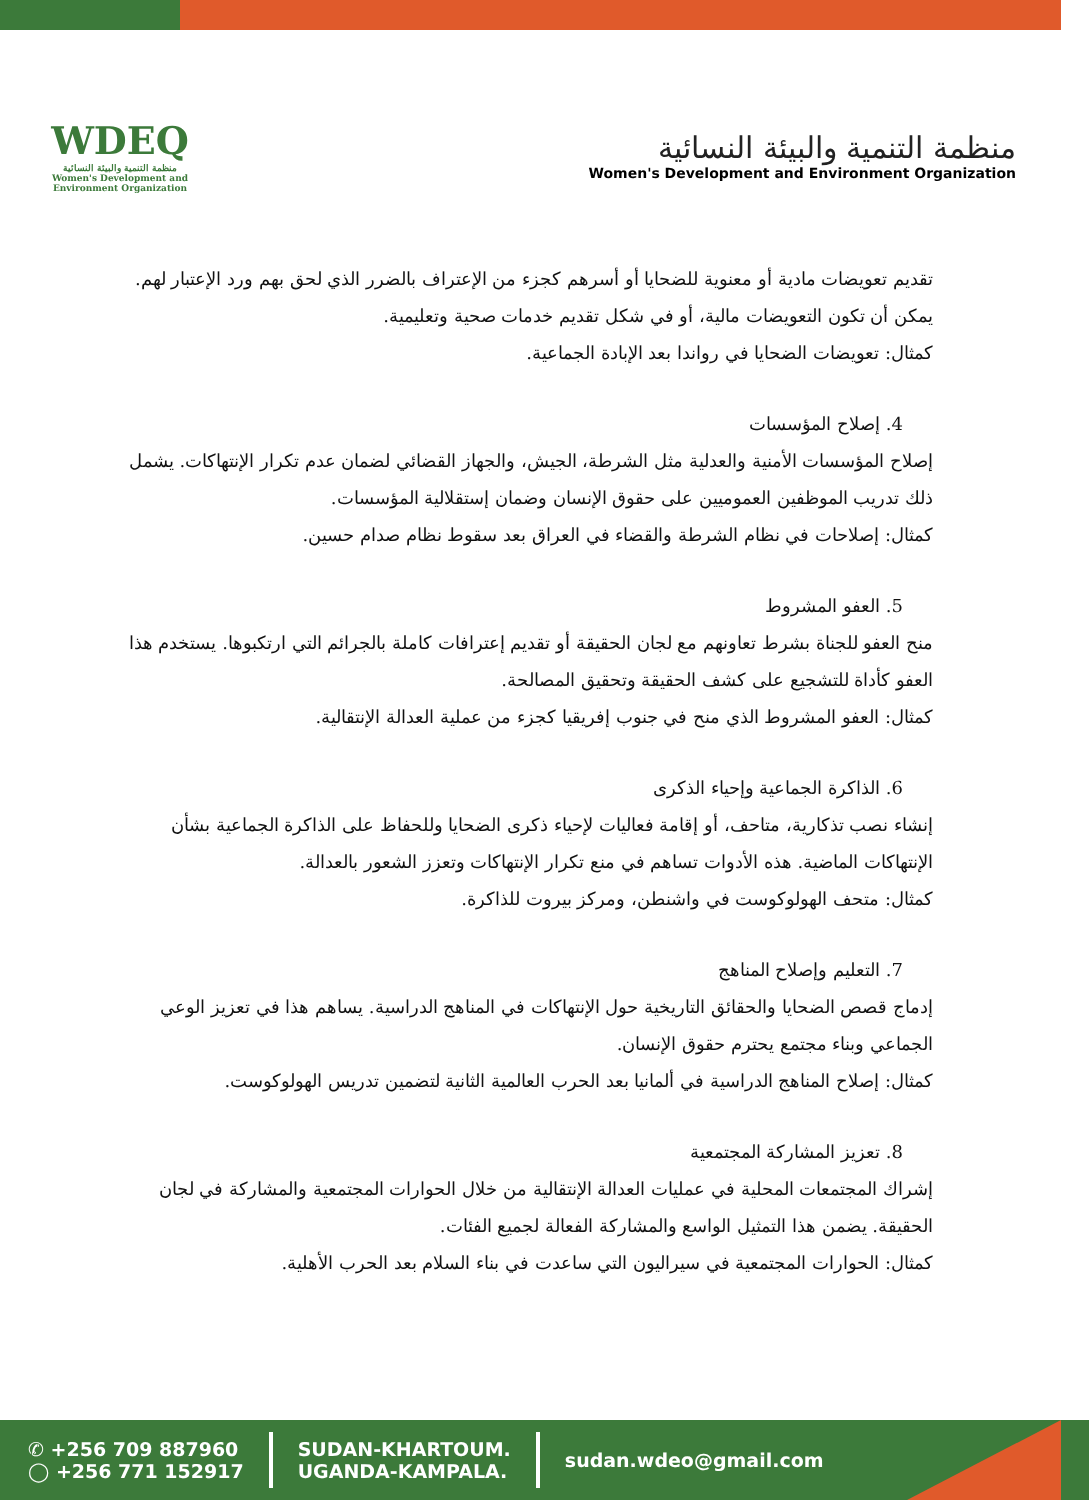WDEQ
منظمة التنمية والبيئة النسائية
Women's Development and Environment Organization
منظمة التنمية والبيئة النسائية
Women's Development and Environment Organization
تقديم تعويضات مادية أو معنوية للضحايا أو أسرهم كجزء من الإعتراف بالضرر الذي لحق بهم ورد الإعتبار لهم. يمكن أن تكون التعويضات مالية، أو في شكل تقديم خدمات صحية وتعليمية.
كمثال: تعويضات الضحايا في رواندا بعد الإبادة الجماعية.
4. إصلاح المؤسسات
إصلاح المؤسسات الأمنية والعدلية مثل الشرطة، الجيش، والجهاز القضائي لضمان عدم تكرار الإنتهاكات. يشمل ذلك تدريب الموظفين العموميين على حقوق الإنسان وضمان إستقلالية المؤسسات.
كمثال: إصلاحات في نظام الشرطة والقضاء في العراق بعد سقوط نظام صدام حسين.
5. العفو المشروط
منح العفو للجناة بشرط تعاونهم مع لجان الحقيقة أو تقديم إعترافات كاملة بالجرائم التي ارتكبوها. يستخدم هذا العفو كأداة للتشجيع على كشف الحقيقة وتحقيق المصالحة.
كمثال: العفو المشروط الذي منح في جنوب إفريقيا كجزء من عملية العدالة الإنتقالية.
6. الذاكرة الجماعية وإحياء الذكرى
إنشاء نصب تذكارية، متاحف، أو إقامة فعاليات لإحياء ذكرى الضحايا وللحفاظ على الذاكرة الجماعية بشأن الإنتهاكات الماضية. هذه الأدوات تساهم في منع تكرار الإنتهاكات وتعزز الشعور بالعدالة.
كمثال: متحف الهولوكوست في واشنطن، ومركز بيروت للذاكرة.
7. التعليم وإصلاح المناهج
إدماج قصص الضحايا والحقائق التاريخية حول الإنتهاكات في المناهج الدراسية. يساهم هذا في تعزيز الوعي الجماعي وبناء مجتمع يحترم حقوق الإنسان.
كمثال: إصلاح المناهج الدراسية في ألمانيا بعد الحرب العالمية الثانية لتضمين تدريس الهولوكوست.
8. تعزيز المشاركة المجتمعية
إشراك المجتمعات المحلية في عمليات العدالة الإنتقالية من خلال الحوارات المجتمعية والمشاركة في لجان الحقيقة. يضمن هذا التمثيل الواسع والمشاركة الفعالة لجميع الفئات.
كمثال: الحوارات المجتمعية في سيراليون التي ساعدت في بناء السلام بعد الحرب الأهلية.
✆ +256 709 887960
◯ +256 771 152917
SUDAN-KHARTOUM.
UGANDA-KAMPALA.
sudan.wdeo@gmail.com